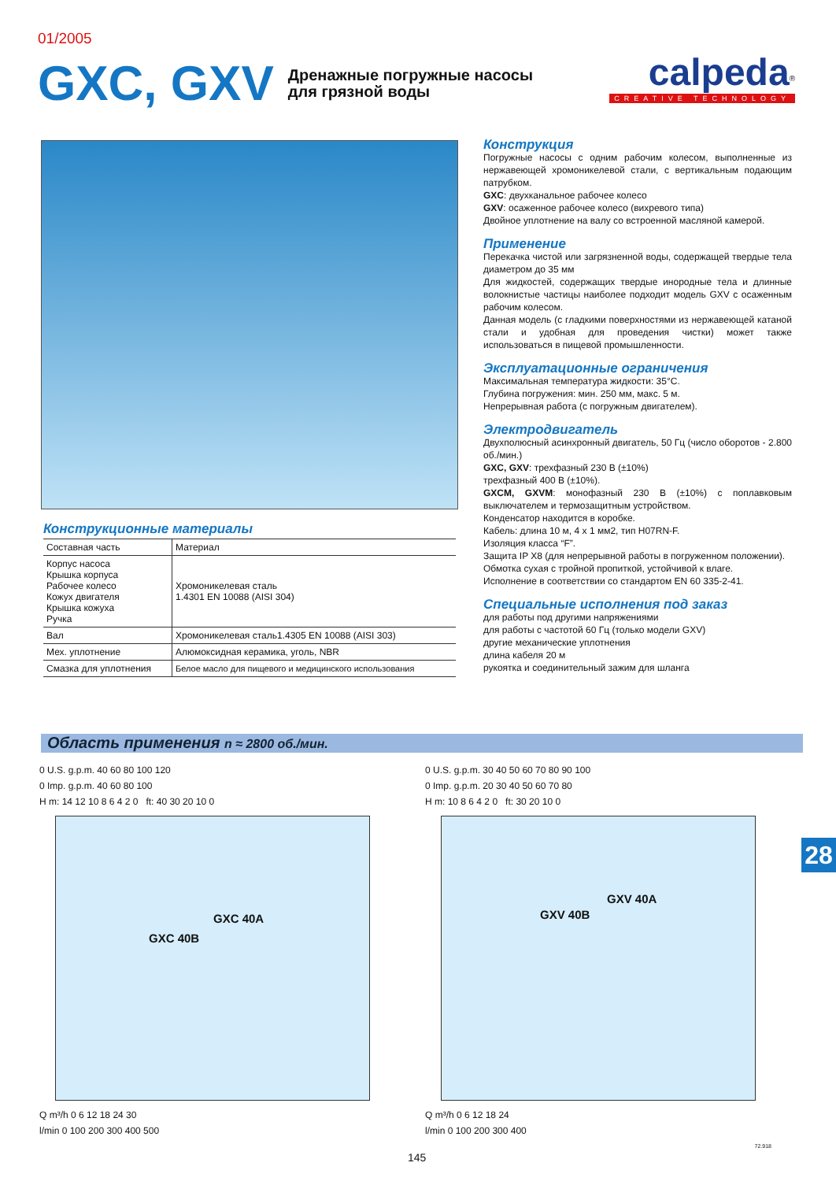01/2005
GXC, GXV Дренажные погружные насосы
для грязной воды
calpeda<sup>®</sup>
CREATIVE TECHNOLOGY
Конструкция
Погружные насосы с одним рабочим колесом, выполненные из нержавеющей хромоникелевой стали, с вертикальным подающим патрубком.
GXC: двухканальное рабочее колесо
GXV: осаженное рабочее колесо (вихревого типа)
Двойное уплотнение на валу со встроенной масляной камерой.
Применение
Перекачка чистой или загрязненной воды, содержащей твердые тела диаметром до 35 мм
Для жидкостей, содержащих твердые инородные тела и длинные волокнистые частицы наиболее подходит модель GXV с осаженным рабочим колесом.
Данная модель (с гладкими поверхностями из нержавеющей катаной стали и удобная для проведения чистки) может также использоваться в пищевой промышленности.
Эксплуатационные ограничения
Максимальная температура жидкости: 35°C.
Глубина погружения: мин. 250 мм, макс. 5 м.
Непрерывная работа (с погружным двигателем).
Электродвигатель
Двухполюсный асинхронный двигатель, 50 Гц (число оборотов - 2.800 об./мин.)
GXC, GXV: трехфазный 230 В (±10%)
трехфазный 400 В (±10%).
GXCM, GXVM: монофазный 230 В (±10%) с поплавковым выключателем и термозащитным устройством.
Конденсатор находится в коробке.
Кабель: длина 10 м, 4 x 1 мм2, тип H07RN-F.
Изоляция класса “F”.
Защита IP X8 (для непрерывной работы в погруженном положении).
Обмотка сухая с тройной пропиткой, устойчивой к влаге.
Исполнение в соответствии со стандартом EN 60 335-2-41.
Специальные исполнения под заказ
для работы под другими напряжениями
для работы с частотой 60 Гц (только модели GXV)
другие механические уплотнения
длина кабеля 20 м
рукоятка и соединительный зажим для шланга
Конструкционные материалы
| Составная часть | Материал |
| --- | --- |
| Корпус насоса Крышка корпуса Рабочее колесо Кожух двигателя Крышка кожуха Ручка | Хромоникелевая сталь 1.4301 EN 10088 (AISI 304) |
| Вал | Хромоникелевая сталь1.4305 EN 10088 (AISI 303) |
| Мех. уплотнение | Алюмоксидная керамика, уголь, NBR |
| Смазка для уплотнения | Белое масло для пищевого и медицинского использования |
Область применения n ≈ 2800 об./мин.
0 U.S. g.p.m. 40 60 80 100 120
0 Imp. g.p.m. 40 60 80 100
H m: 14 12 10 8 6 4 2 0 ft: 40 30 20 10 0
GXC 40A
GXC 40B
Q m³/h 0 6 12 18 24 30
l/min 0 100 200 300 400 500
0 U.S. g.p.m. 30 40 50 60 70 80 90 100
0 Imp. g.p.m. 20 30 40 50 60 70 80
H m: 10 8 6 4 2 0 ft: 30 20 10 0
GXV 40A
GXV 40B
Q m³/h 0 6 12 18 24
l/min 0 100 200 300 400
72.918
28
145